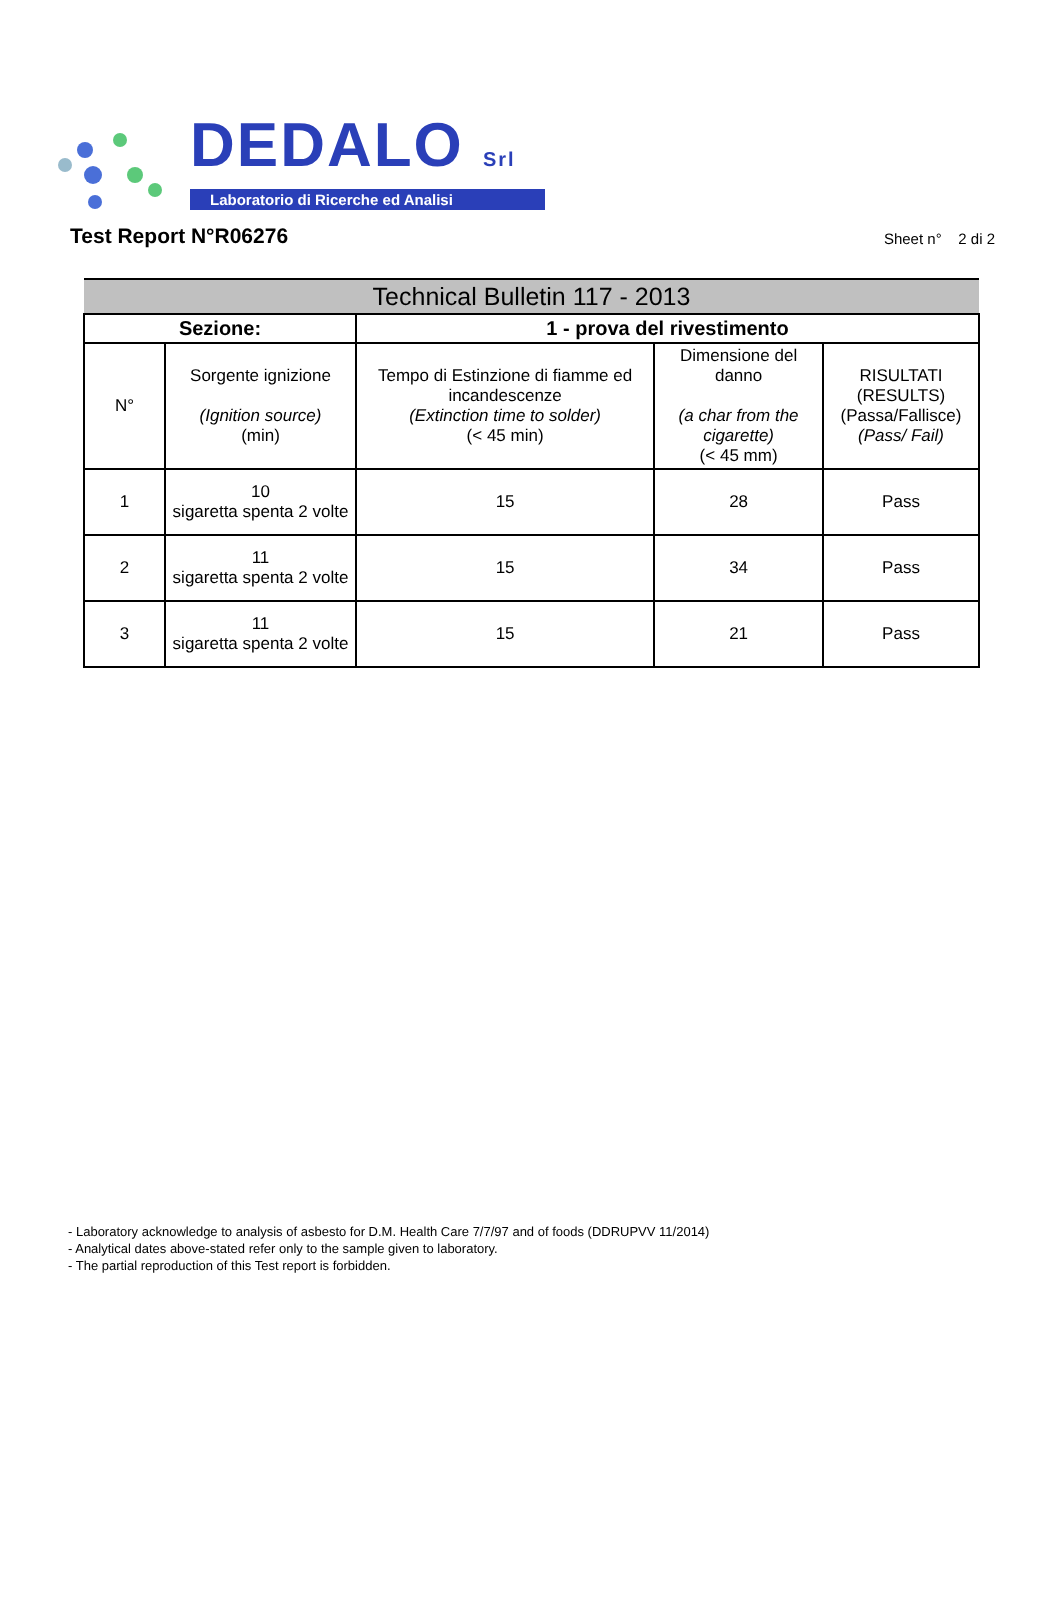DEDALO Srl
Laboratorio di Ricerche ed Analisi
Test Report N°R06276
Sheet n° 2 di 2
| Technical Bulletin 117 - 2013 | | | | |
| --- | --- | --- | --- | --- |
| Sezione: | | 1 - prova del rivestimento | | |
| N° | Sorgente ignizione (Ignition source) (min) | Tempo di Estinzione di fiamme ed incandescenze (Extinction time to solder) (< 45 min) | Dimensione del danno (a char from the cigarette) (< 45 mm) | RISULTATI (RESULTS) (Passa/Fallisce) (Pass/ Fail) |
| 1 | 10 sigaretta spenta 2 volte | 15 | 28 | Pass |
| 2 | 11 sigaretta spenta 2 volte | 15 | 34 | Pass |
| 3 | 11 sigaretta spenta 2 volte | 15 | 21 | Pass |
- Laboratory acknowledge to analysis of asbesto for D.M. Health Care 7/7/97 and of foods (DDRUPVV 11/2014)
- Analytical dates above-stated refer only to the sample given to laboratory.
- The partial reproduction of this Test report is forbidden.